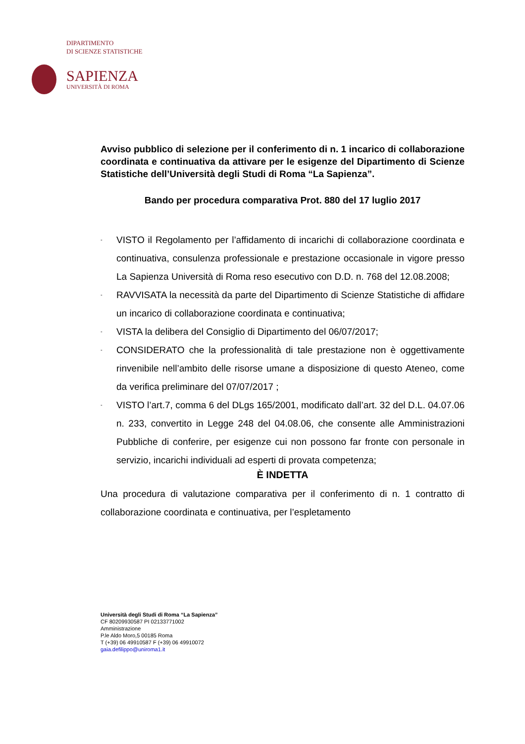DIPARTIMENTO
DI SCIENZE STATISTICHE
SAPIENZA
UNIVERSITÀ DI ROMA
Avviso pubblico di selezione per il conferimento di n. 1 incarico di collaborazione coordinata e continuativa da attivare per le esigenze del Dipartimento di Scienze Statistiche dell’Università degli Studi di Roma “La Sapienza”.
Bando per procedura comparativa Prot. 880 del 17 luglio 2017
- VISTO il Regolamento per l’affidamento di incarichi di collaborazione coordinata e continuativa, consulenza professionale e prestazione occasionale in vigore presso La Sapienza Università di Roma reso esecutivo con D.D. n. 768 del 12.08.2008;
- RAVVISATA la necessità da parte del Dipartimento di Scienze Statistiche di affidare un incarico di collaborazione coordinata e continuativa;
- VISTA la delibera del Consiglio di Dipartimento del 06/07/2017;
- CONSIDERATO che la professionalità di tale prestazione non è oggettivamente rinvenibile nell’ambito delle risorse umane a disposizione di questo Ateneo, come da verifica preliminare del 07/07/2017 ;
- VISTO l’art.7, comma 6 del DLgs 165/2001, modificato dall’art. 32 del D.L. 04.07.06 n. 233, convertito in Legge 248 del 04.08.06, che consente alle Amministrazioni Pubbliche di conferire, per esigenze cui non possono far fronte con personale in servizio, incarichi individuali ad esperti di provata competenza;
È INDETTA
Una procedura di valutazione comparativa per il conferimento di n. 1 contratto di collaborazione coordinata e continuativa, per l’espletamento
Università degli Studi di Roma “La Sapienza”
CF 80209930587 PI 02133771002
Amministrazione
P.le Aldo Moro,5 00185 Roma
T (+39) 06 49910587 F (+39) 06 49910072
gaia.defilippo@uniroma1.it